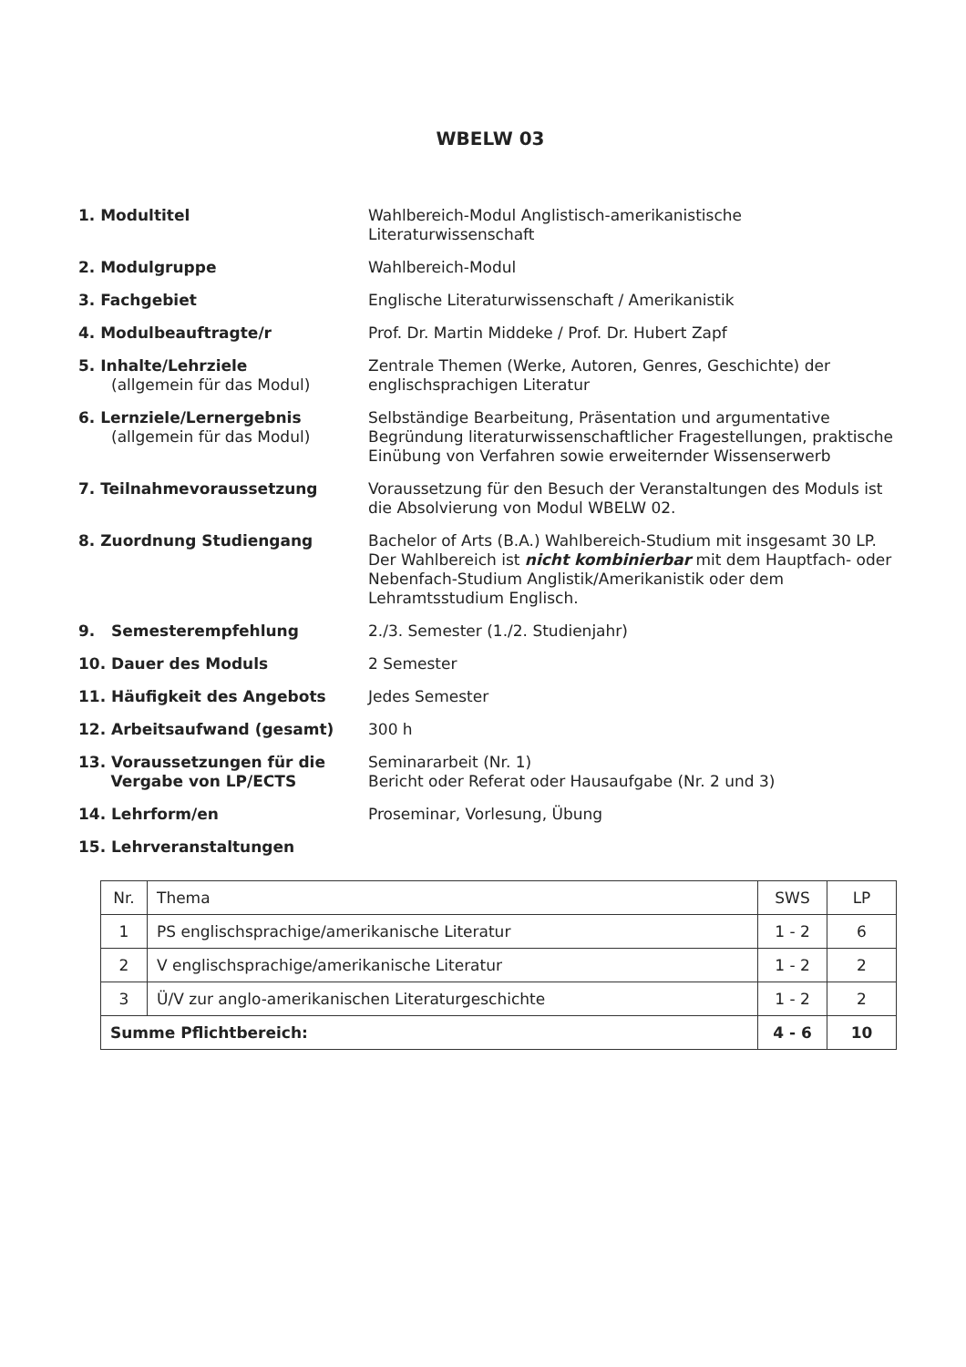WBELW 03
1. Modultitel Wahlbereich-Modul Anglistisch-amerikanistische Literaturwissenschaft
2. Modulgruppe Wahlbereich-Modul
3. Fachgebiet Englische Literaturwissenschaft / Amerikanistik
4. Modulbeauftragte/r Prof. Dr. Martin Middeke / Prof. Dr. Hubert Zapf
5. Inhalte/Lehrziele
(allgemein für das Modul)
Zentrale Themen (Werke, Autoren, Genres, Geschichte) der englischsprachigen Literatur
6. Lernziele/Lernergebnis
(allgemein für das Modul)
Selbständige Bearbeitung, Präsentation und argumentative Begründung literaturwissenschaftlicher Fragestellungen, praktische Einübung von Verfahren sowie erweiternder Wissenserwerb
7. Teilnahmevoraussetzung Voraussetzung für den Besuch der Veranstaltungen des Moduls ist die Absolvierung von Modul WBELW 02.
8. Zuordnung Studiengang Bachelor of Arts (B.A.) Wahlbereich-Studium mit insgesamt 30 LP.
Der Wahlbereich ist nicht kombinierbar mit dem Hauptfach- oder Nebenfach-Studium Anglistik/Amerikanistik oder dem Lehramtsstudium Englisch.
9. Semesterempfehlung 2./3. Semester (1./2. Studienjahr)
10. Dauer des Moduls 2 Semester
11. Häufigkeit des Angebots Jedes Semester
12. Arbeitsaufwand (gesamt) 300 h
13. Voraussetzungen für die
Vergabe von LP/ECTS
Seminararbeit (Nr. 1)
Bericht oder Referat oder Hausaufgabe (Nr. 2 und 3)
14. Lehrform/en Proseminar, Vorlesung, Übung
15. Lehrveranstaltungen
| Nr. | Thema | SWS | LP |
| --- | --- | --- | --- |
| 1 | PS englischsprachige/amerikanische Literatur | 1 - 2 | 6 |
| 2 | V englischsprachige/amerikanische Literatur | 1 - 2 | 2 |
| 3 | Ü/V zur anglo-amerikanischen Literaturgeschichte | 1 - 2 | 2 |
| Summe Pflichtbereich: | | 4 - 6 | 10 |